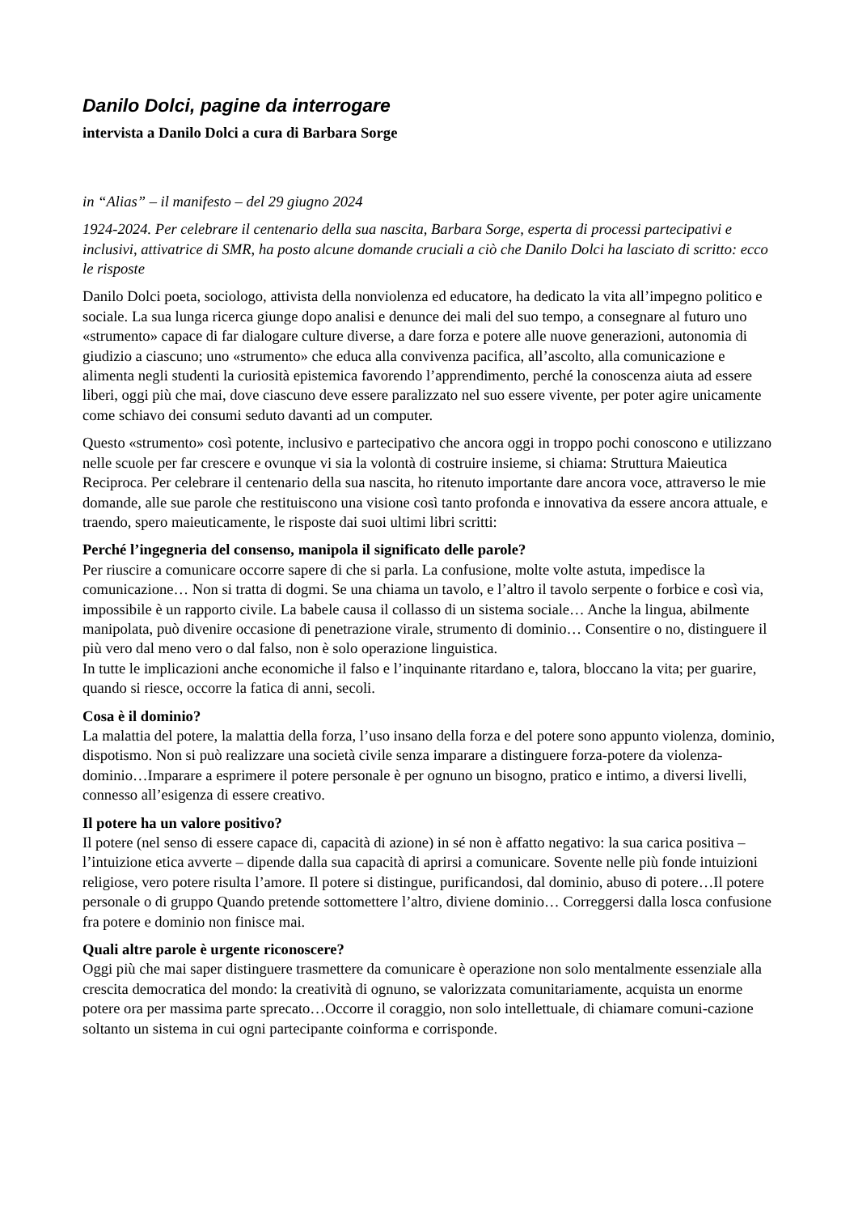Danilo Dolci, pagine da interrogare
intervista a Danilo Dolci a cura di Barbara Sorge
in “Alias” – il manifesto – del 29 giugno 2024
1924-2024. Per celebrare il centenario della sua nascita, Barbara Sorge, esperta di processi partecipativi e inclusivi, attivatrice di SMR, ha posto alcune domande cruciali a ciò che Danilo Dolci ha lasciato di scritto: ecco le risposte
Danilo Dolci poeta, sociologo, attivista della nonviolenza ed educatore, ha dedicato la vita all’impegno politico e sociale. La sua lunga ricerca giunge dopo analisi e denunce dei mali del suo tempo, a consegnare al futuro uno «strumento» capace di far dialogare culture diverse, a dare forza e potere alle nuove generazioni, autonomia di giudizio a ciascuno; uno «strumento» che educa alla convivenza pacifica, all’ascolto, alla comunicazione e alimenta negli studenti la curiosità epistemica favorendo l’apprendimento, perché la conoscenza aiuta ad essere liberi, oggi più che mai, dove ciascuno deve essere paralizzato nel suo essere vivente, per poter agire unicamente come schiavo dei consumi seduto davanti ad un computer.
Questo «strumento» così potente, inclusivo e partecipativo che ancora oggi in troppo pochi conoscono e utilizzano nelle scuole per far crescere e ovunque vi sia la volontà di costruire insieme, si chiama: Struttura Maieutica Reciproca. Per celebrare il centenario della sua nascita, ho ritenuto importante dare ancora voce, attraverso le mie domande, alle sue parole che restituiscono una visione così tanto profonda e innovativa da essere ancora attuale, e traendo, spero maieuticamente, le risposte dai suoi ultimi libri scritti:
Perché l’ingegneria del consenso, manipola il significato delle parole?
Per riuscire a comunicare occorre sapere di che si parla. La confusione, molte volte astuta, impedisce la comunicazione… Non si tratta di dogmi. Se una chiama un tavolo, e l’altro il tavolo serpente o forbice e così via, impossibile è un rapporto civile. La babele causa il collasso di un sistema sociale… Anche la lingua, abilmente manipolata, può divenire occasione di penetrazione virale, strumento di dominio… Consentire o no, distinguere il più vero dal meno vero o dal falso, non è solo operazione linguistica.
In tutte le implicazioni anche economiche il falso e l’inquinante ritardano e, talora, bloccano la vita; per guarire, quando si riesce, occorre la fatica di anni, secoli.
Cosa è il dominio?
La malattia del potere, la malattia della forza, l’uso insano della forza e del potere sono appunto violenza, dominio, dispotismo. Non si può realizzare una società civile senza imparare a distinguere forza-potere da violenza-dominio…Imparare a esprimere il potere personale è per ognuno un bisogno, pratico e intimo, a diversi livelli, connesso all’esigenza di essere creativo.
Il potere ha un valore positivo?
Il potere (nel senso di essere capace di, capacità di azione) in sé non è affatto negativo: la sua carica positiva – l’intuizione etica avverte – dipende dalla sua capacità di aprirsi a comunicare. Sovente nelle più fonde intuizioni religiose, vero potere risulta l’amore. Il potere si distingue, purificandosi, dal dominio, abuso di potere…Il potere personale o di gruppo Quando pretende sottomettere l’altro, diviene dominio… Correggersi dalla losca confusione fra potere e dominio non finisce mai.
Quali altre parole è urgente riconoscere?
Oggi più che mai saper distinguere trasmettere da comunicare è operazione non solo mentalmente essenziale alla crescita democratica del mondo: la creatività di ognuno, se valorizzata comunitariamente, acquista un enorme potere ora per massima parte sprecato…Occorre il coraggio, non solo intellettuale, di chiamare comuni-cazione soltanto un sistema in cui ogni partecipante coinforma e corrisponde.